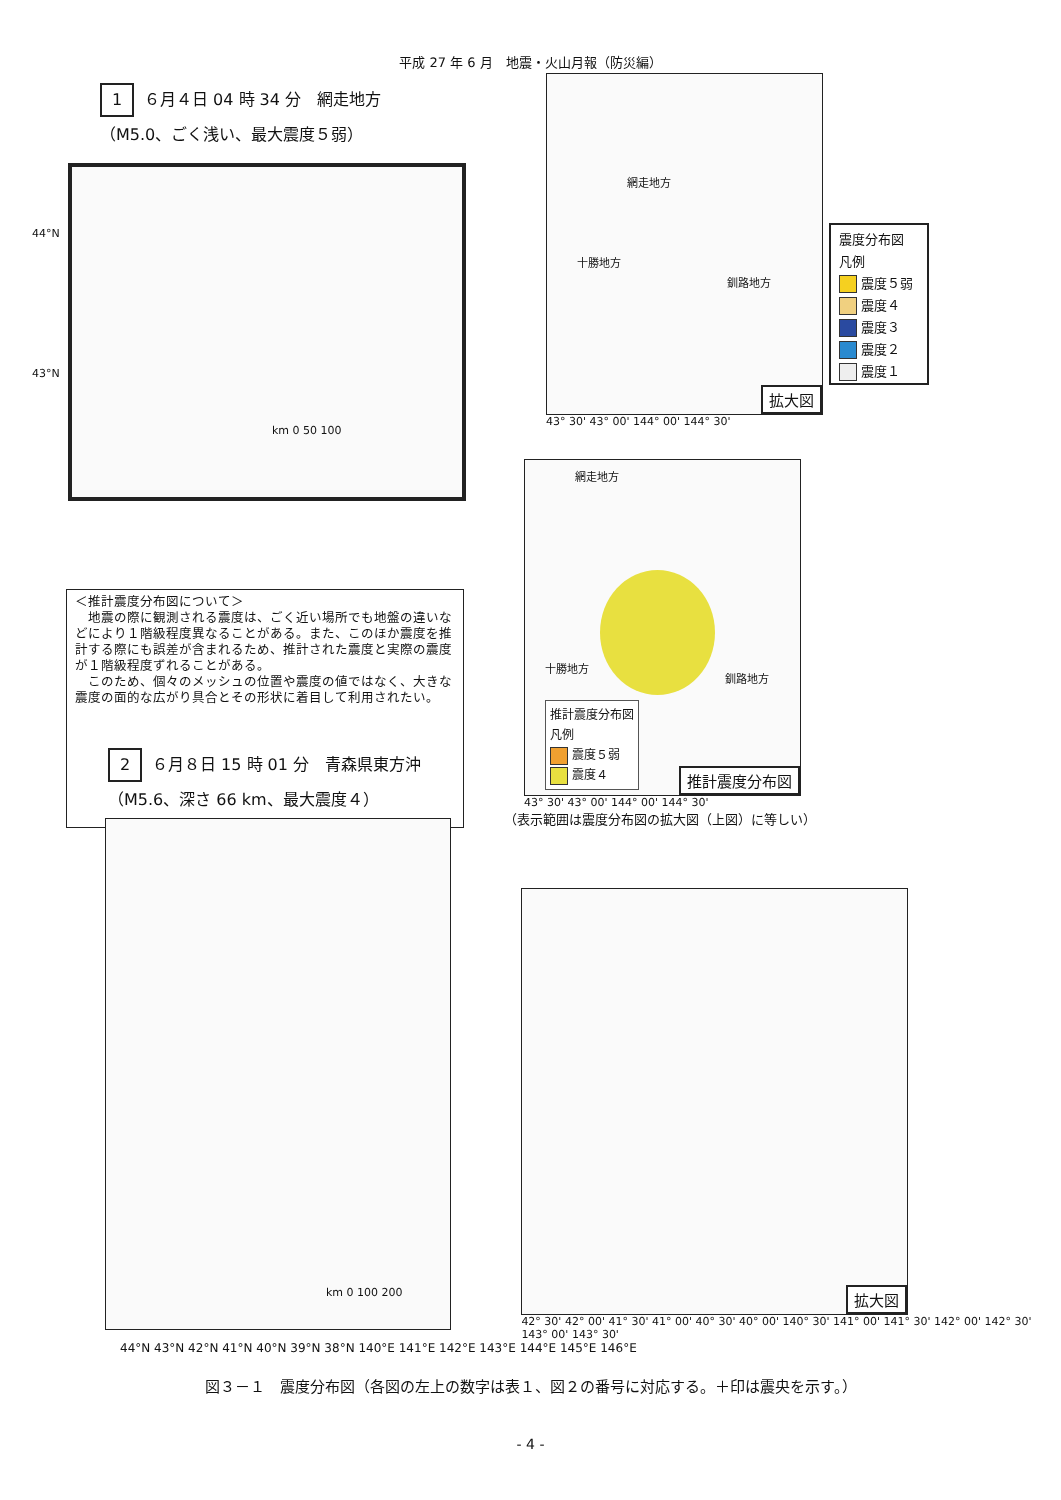平成 27 年 6 月　地震・火山月報（防災編）
1 ６月４日 04 時 34 分　網走地方
（M5.0、ごく浅い、最大震度５弱）
44°N
43°N
km 0 50 100
網走地方
十勝地方
釧路地方
拡大図
43° 30' 43° 00' 144° 00' 144° 30'
震度分布図
凡例
震度５弱
震度４
震度３
震度２
震度１
＜推計震度分布図について＞
　地震の際に観測される震度は、ごく近い場所でも地盤の違いなどにより１階級程度異なることがある。また、このほか震度を推計する際にも誤差が含まれるため、推計された震度と実際の震度が１階級程度ずれることがある。
　このため、個々のメッシュの位置や震度の値ではなく、大きな震度の面的な広がり具合とその形状に着目して利用されたい。
網走地方
十勝地方
釧路地方
推計震度分布図
凡例
震度５弱
震度４
推計震度分布図
43° 30' 43° 00' 144° 00' 144° 30'
（表示範囲は震度分布図の拡大図（上図）に等しい）
2 ６月８日 15 時 01 分　青森県東方沖
（M5.6、深さ 66 km、最大震度４）
km 0 100 200
拡大図
42° 30' 42° 00' 41° 30' 41° 00' 40° 30' 40° 00' 140° 30' 141° 00' 141° 30' 142° 00' 142° 30' 143° 00' 143° 30'
44°N 43°N 42°N 41°N 40°N 39°N 38°N 140°E 141°E 142°E 143°E 144°E 145°E 146°E
図３－１　震度分布図（各図の左上の数字は表１、図２の番号に対応する。＋印は震央を示す。）
- 4 -